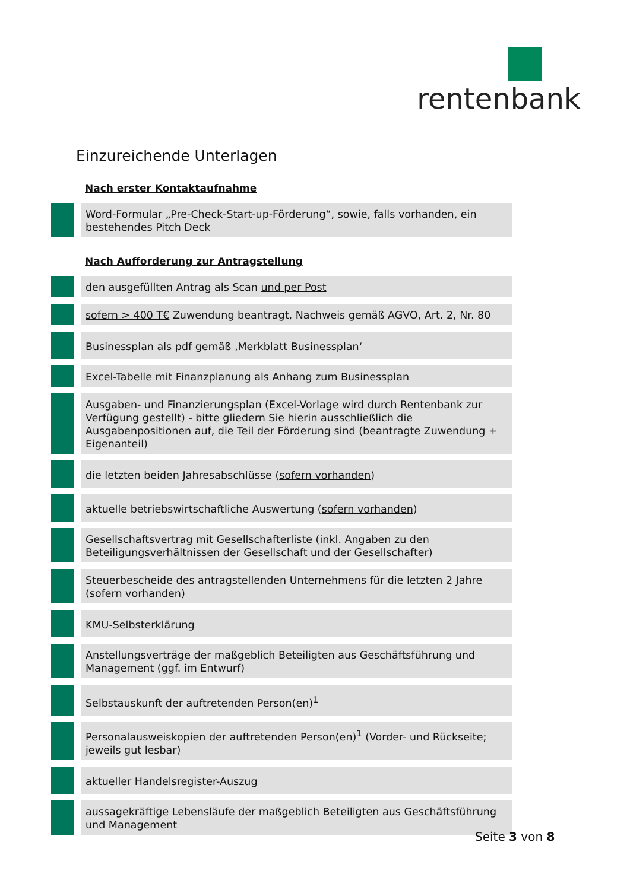rentenbank
Einzureichende Unterlagen
Nach erster Kontaktaufnahme
Word-Formular „Pre-Check-Start-up-Förderung“, sowie, falls vorhanden, ein bestehendes Pitch Deck
Nach Aufforderung zur Antragstellung
den ausgefüllten Antrag als Scan und per Post
sofern > 400 T€ Zuwendung beantragt, Nachweis gemäß AGVO, Art. 2, Nr. 80
Businessplan als pdf gemäß ‚Merkblatt Businessplan‘
Excel-Tabelle mit Finanzplanung als Anhang zum Businessplan
Ausgaben- und Finanzierungsplan (Excel-Vorlage wird durch Rentenbank zur Verfügung gestellt) - bitte gliedern Sie hierin ausschließlich die Ausgabenpositionen auf, die Teil der Förderung sind (beantragte Zuwendung + Eigenanteil)
die letzten beiden Jahresabschlüsse (sofern vorhanden)
aktuelle betriebswirtschaftliche Auswertung (sofern vorhanden)
Gesellschaftsvertrag mit Gesellschafterliste (inkl. Angaben zu den Beteiligungsverhältnissen der Gesellschaft und der Gesellschafter)
Steuerbescheide des antragstellenden Unternehmens für die letzten 2 Jahre (sofern vorhanden)
KMU-Selbsterklärung
Anstellungsverträge der maßgeblich Beteiligten aus Geschäftsführung und Management (ggf. im Entwurf)
Selbstauskunft der auftretenden Person(en)<sup>1</sup>
Personalausweiskopien der auftretenden Person(en)<sup>1</sup> (Vorder- und Rückseite; jeweils gut lesbar)
aktueller Handelsregister-Auszug
aussagekräftige Lebensläufe der maßgeblich Beteiligten aus Geschäftsführung und Management
Seite 3 von 8